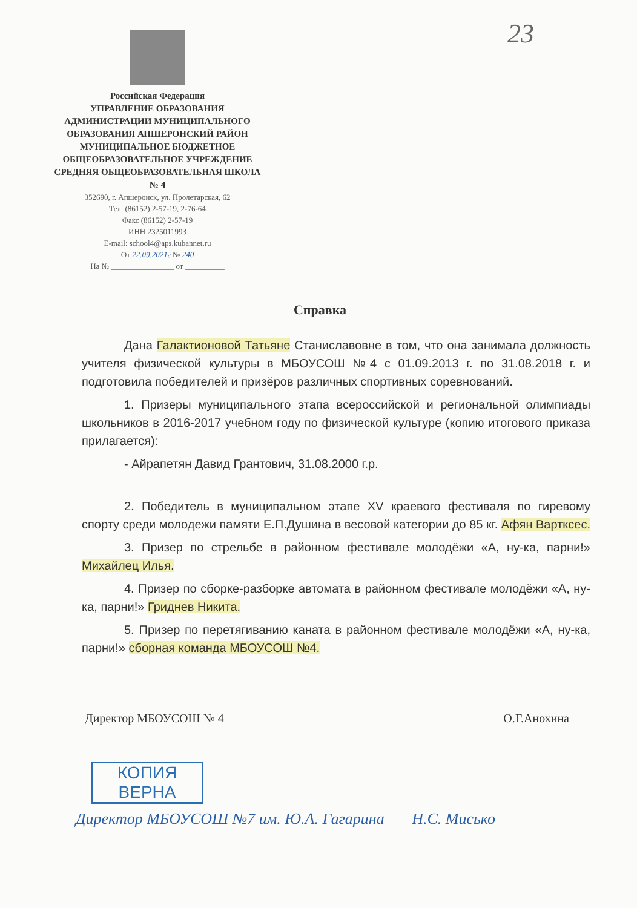23
Российская Федерация
УПРАВЛЕНИЕ ОБРАЗОВАНИЯ АДМИНИСТРАЦИИ МУНИЦИПАЛЬНОГО ОБРАЗОВАНИЯ АПШЕРОНСКИЙ РАЙОН МУНИЦИПАЛЬНОЕ БЮДЖЕТНОЕ ОБЩЕОБРАЗОВАТЕЛЬНОЕ УЧРЕЖДЕНИЕ СРЕДНЯЯ ОБЩЕОБРАЗОВАТЕЛЬНАЯ ШКОЛА № 4
352690, г. Апшеронск, ул. Пролетарская, 62
Тел. (86152) 2-57-19, 2-76-64
Факс (86152) 2-57-19
ИНН 2325011993
E-mail: school4@aps.kubannet.ru
От 22.09.2021г № 240
На № ________________ от __________
Справка
Дана Галактионовой Татьяне Станиславовне в том, что она занимала должность учителя физической культуры в МБОУСОШ №4 с 01.09.2013 г. по 31.08.2018 г. и подготовила победителей и призёров различных спортивных соревнований.
1. Призеры муниципального этапа всероссийской и региональной олимпиады школьников в 2016-2017 учебном году по физической культуре (копию итогового приказа прилагается):
- Айрапетян Давид Грантович, 31.08.2000 г.р.
2. Победитель в муниципальном этапе XV краевого фестиваля по гиревому спорту среди молодежи памяти Е.П.Душина в весовой категории до 85 кг. Афян Вартксес.
3. Призер по стрельбе в районном фестивале молодёжи «А, ну-ка, парни!» Михайлец Илья.
4. Призер по сборке-разборке автомата в районном фестивале молодёжи «А, ну-ка, парни!» Гриднев Никита.
5. Призер по перетягиванию каната в районном фестивале молодёжи «А, ну-ка, парни!» сборная команда МБОУСОШ №4.
Директор МБОУСОШ № 4 О.Г.Анохина
КОПИЯ
ВЕРНА
Директор МБОУСОШ №7 им. Ю.А. Гагарина Н.С. Мисько